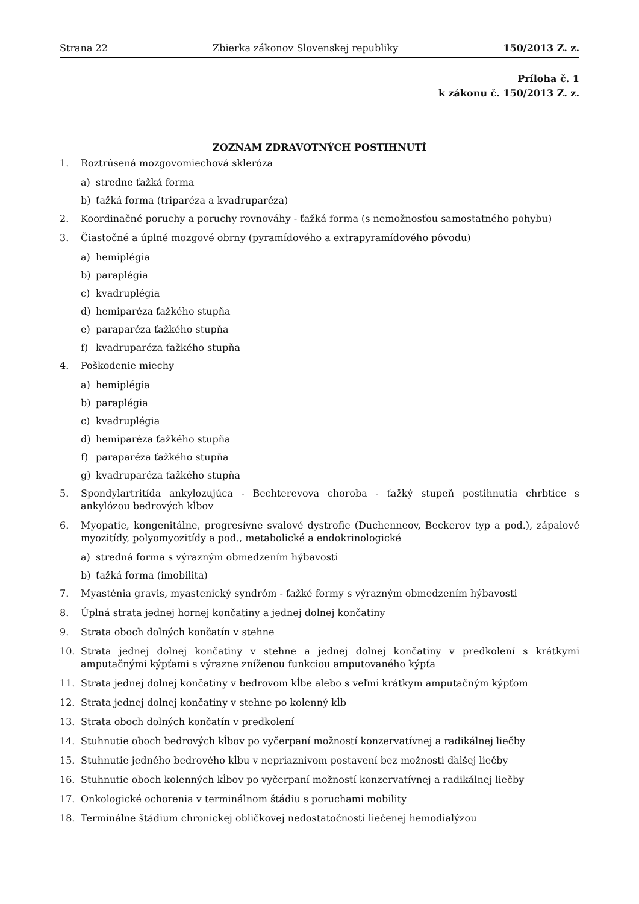Strana 22 Zbierka zákonov Slovenskej republiky 150/2013 Z. z.
Príloha č. 1
k zákonu č. 150/2013 Z. z.
ZOZNAM ZDRAVOTNÝCH POSTIHNUTÍ
1. Roztrúsená mozgovomiechová skleróza
a) stredne ťažká forma
b) ťažká forma (triparéza a kvadruparéza)
2. Koordinačné poruchy a poruchy rovnováhy - ťažká forma (s nemožnosťou samostatného pohybu)
3. Čiastočné a úplné mozgové obrny (pyramídového a extrapyramídového pôvodu)
a) hemiplégia
b) paraplégia
c) kvadruplégia
d) hemiparéza ťažkého stupňa
e) paraparéza ťažkého stupňa
f) kvadruparéza ťažkého stupňa
4. Poškodenie miechy
a) hemiplégia
b) paraplégia
c) kvadruplégia
d) hemiparéza ťažkého stupňa
f) paraparéza ťažkého stupňa
g) kvadruparéza ťažkého stupňa
5. Spondylartritída ankylozujúca - Bechterevova choroba - ťažký stupeň postihnutia chrbtice s ankylózou bedrových kĺbov
6. Myopatie, kongenitálne, progresívne svalové dystrofie (Duchenneov, Beckerov typ a pod.), zápalové myozitídy, polyomyozitídy a pod., metabolické a endokrinologické
a) stredná forma s výrazným obmedzením hýbavosti
b) ťažká forma (imobilita)
7. Myasténia gravis, myastenický syndróm - ťažké formy s výrazným obmedzením hýbavosti
8. Úplná strata jednej hornej končatiny a jednej dolnej končatiny
9. Strata oboch dolných končatín v stehne
10. Strata jednej dolnej končatiny v stehne a jednej dolnej končatiny v predkolení s krátkymi amputačnými kýpťami s výrazne zníženou funkciou amputovaného kýpťa
11. Strata jednej dolnej končatiny v bedrovom kĺbe alebo s veľmi krátkym amputačným kýpťom
12. Strata jednej dolnej končatiny v stehne po kolenný kĺb
13. Strata oboch dolných končatín v predkolení
14. Stuhnutie oboch bedrových kĺbov po vyčerpaní možností konzervatívnej a radikálnej liečby
15. Stuhnutie jedného bedrového kĺbu v nepriaznivom postavení bez možnosti ďalšej liečby
16. Stuhnutie oboch kolenných kĺbov po vyčerpaní možností konzervatívnej a radikálnej liečby
17. Onkologické ochorenia v terminálnom štádiu s poruchami mobility
18. Terminálne štádium chronickej obličkovej nedostatočnosti liečenej hemodialýzou